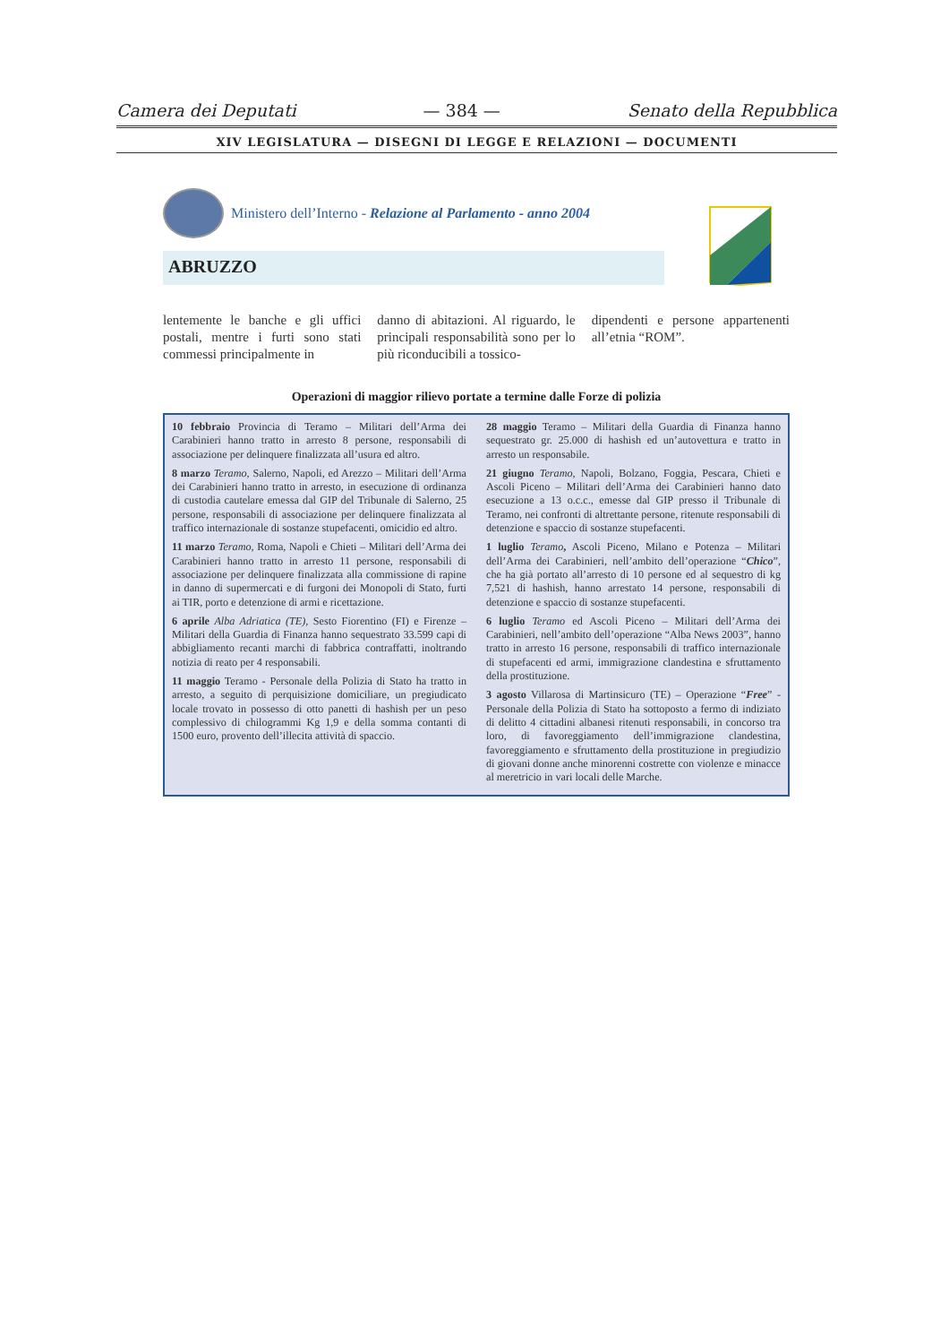Camera dei Deputati — 384 — Senato della Repubblica
XIV LEGISLATURA — DISEGNI DI LEGGE E RELAZIONI — DOCUMENTI
Ministero dell’Interno - Relazione al Parlamento - anno 2004
ABRUZZO
lentemente le banche e gli uffici postali, mentre i furti sono stati commessi principalmente in
danno di abitazioni. Al riguardo, le principali responsabilità sono per lo più riconducibili a tossico-
dipendenti e persone appartenenti all’etnia “ROM”.
Operazioni di maggior rilievo portate a termine dalle Forze di polizia
10 febbraio Provincia di Teramo – Militari dell’Arma dei Carabinieri hanno tratto in arresto 8 persone, responsabili di associazione per delinquere finalizzata all’usura ed altro.
8 marzo Teramo, Salerno, Napoli, ed Arezzo – Militari dell’Arma dei Carabinieri hanno tratto in arresto, in esecuzione di ordinanza di custodia cautelare emessa dal GIP del Tribunale di Salerno, 25 persone, responsabili di associazione per delinquere finalizzata al traffico internazionale di sostanze stupefacenti, omicidio ed altro.
11 marzo Teramo, Roma, Napoli e Chieti – Militari dell’Arma dei Carabinieri hanno tratto in arresto 11 persone, responsabili di associazione per delinquere finalizzata alla commissione di rapine in danno di supermercati e di furgoni dei Monopoli di Stato, furti ai TIR, porto e detenzione di armi e ricettazione.
6 aprile Alba Adriatica (TE), Sesto Fiorentino (FI) e Firenze – Militari della Guardia di Finanza hanno sequestrato 33.599 capi di abbigliamento recanti marchi di fabbrica contraffatti, inoltrando notizia di reato per 4 responsabili.
11 maggio Teramo - Personale della Polizia di Stato ha tratto in arresto, a seguito di perquisizione domiciliare, un pregiudicato locale trovato in possesso di otto panetti di hashish per un peso complessivo di chilogrammi Kg 1,9 e della somma contanti di 1500 euro, provento dell’illecita attività di spaccio.
28 maggio Teramo – Militari della Guardia di Finanza hanno sequestrato gr. 25.000 di hashish ed un’autovettura e tratto in arresto un responsabile.
21 giugno Teramo, Napoli, Bolzano, Foggia, Pescara, Chieti e Ascoli Piceno – Militari dell’Arma dei Carabinieri hanno dato esecuzione a 13 o.c.c., emesse dal GIP presso il Tribunale di Teramo, nei confronti di altrettante persone, ritenute responsabili di detenzione e spaccio di sostanze stupefacenti.
1 luglio Teramo, Ascoli Piceno, Milano e Potenza – Militari dell’Arma dei Carabinieri, nell’ambito dell’operazione “Chico”, che ha già portato all’arresto di 10 persone ed al sequestro di kg 7,521 di hashish, hanno arrestato 14 persone, responsabili di detenzione e spaccio di sostanze stupefacenti.
6 luglio Teramo ed Ascoli Piceno – Militari dell’Arma dei Carabinieri, nell’ambito dell’operazione “Alba News 2003”, hanno tratto in arresto 16 persone, responsabili di traffico internazionale di stupefacenti ed armi, immigrazione clandestina e sfruttamento della prostituzione.
3 agosto Villarosa di Martinsicuro (TE) – Operazione “Free” -Personale della Polizia di Stato ha sottoposto a fermo di indiziato di delitto 4 cittadini albanesi ritenuti responsabili, in concorso tra loro, di favoreggiamento dell’immigrazione clandestina, favoreggiamento e sfruttamento della prostituzione in pregiudizio di giovani donne anche minorenni costrette con violenze e minacce al meretricio in vari locali delle Marche.